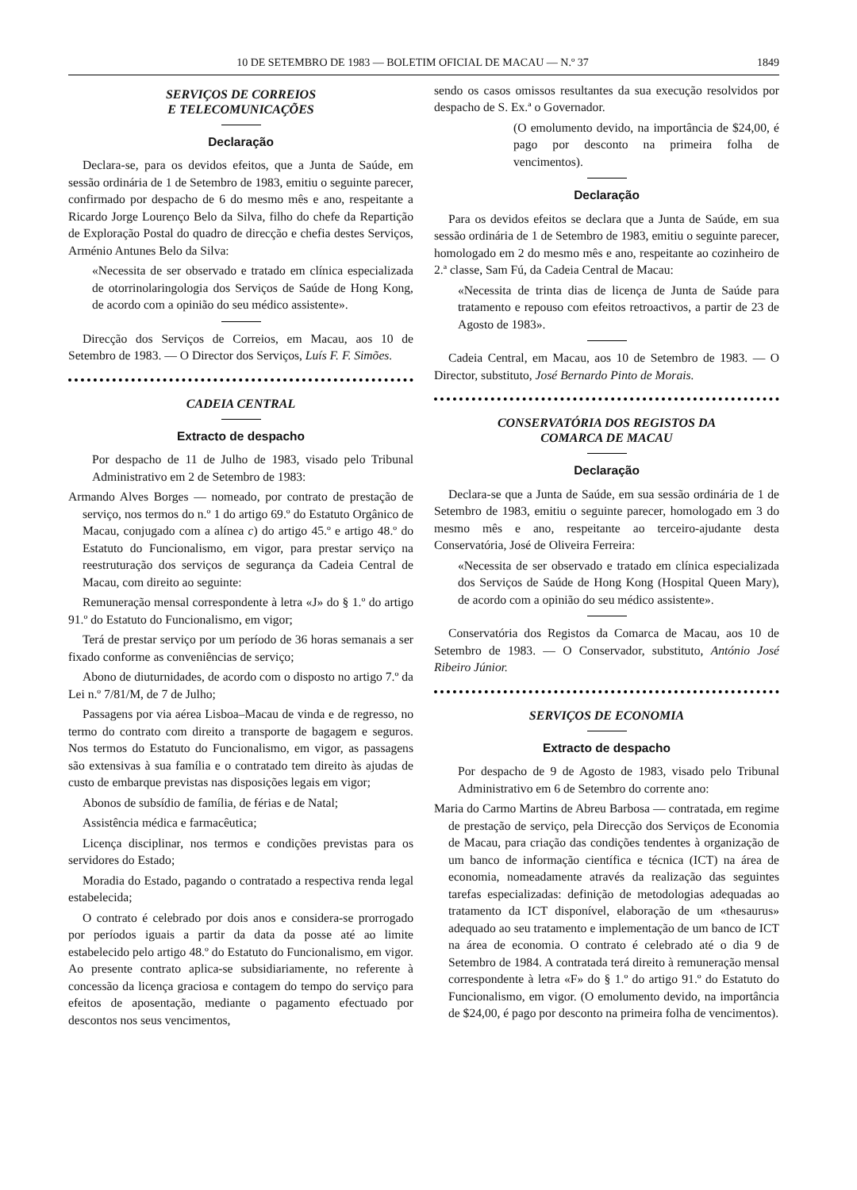10 DE SETEMBRO DE 1983 — BOLETIM OFICIAL DE MACAU — N.º 37 1849
SERVIÇOS DE CORREIOS
E TELECOMUNICAÇÕES
Declaração
Declara-se, para os devidos efeitos, que a Junta de Saúde, em sessão ordinária de 1 de Setembro de 1983, emitiu o seguinte parecer, confirmado por despacho de 6 do mesmo mês e ano, respeitante a Ricardo Jorge Lourenço Belo da Silva, filho do chefe da Repartição de Exploração Postal do quadro de direcção e chefia destes Serviços, Arménio Antunes Belo da Silva:
«Necessita de ser observado e tratado em clínica especializada de otorrinolaringologia dos Serviços de Saúde de Hong Kong, de acordo com a opinião do seu médico assistente».
Direcção dos Serviços de Correios, em Macau, aos 10 de Setembro de 1983. — O Director dos Serviços, Luís F. F. Simões.
CADEIA CENTRAL
Extracto de despacho
Por despacho de 11 de Julho de 1983, visado pelo Tribunal Administrativo em 2 de Setembro de 1983:
Armando Alves Borges — nomeado, por contrato de prestação de serviço, nos termos do n.º 1 do artigo 69.º do Estatuto Orgânico de Macau, conjugado com a alínea c) do artigo 45.º e artigo 48.º do Estatuto do Funcionalismo, em vigor, para prestar serviço na reestruturação dos serviços de segurança da Cadeia Central de Macau, com direito ao seguinte:
Remuneração mensal correspondente à letra «J» do § 1.º do artigo 91.º do Estatuto do Funcionalismo, em vigor;
Terá de prestar serviço por um período de 36 horas semanais a ser fixado conforme as conveniências de serviço;
Abono de diuturnidades, de acordo com o disposto no artigo 7.º da Lei n.º 7/81/M, de 7 de Julho;
Passagens por via aérea Lisboa–Macau de vinda e de regresso, no termo do contrato com direito a transporte de bagagem e seguros. Nos termos do Estatuto do Funcionalismo, em vigor, as passagens são extensivas à sua família e o contratado tem direito às ajudas de custo de embarque previstas nas disposições legais em vigor;
Abonos de subsídio de família, de férias e de Natal;
Assistência médica e farmacêutica;
Licença disciplinar, nos termos e condições previstas para os servidores do Estado;
Moradia do Estado, pagando o contratado a respectiva renda legal estabelecida;
O contrato é celebrado por dois anos e considera-se prorrogado por períodos iguais a partir da data da posse até ao limite estabelecido pelo artigo 48.º do Estatuto do Funcionalismo, em vigor. Ao presente contrato aplica-se subsidiariamente, no referente à concessão da licença graciosa e contagem do tempo do serviço para efeitos de aposentação, mediante o pagamento efectuado por descontos nos seus vencimentos,
sendo os casos omissos resultantes da sua execução resolvidos por despacho de S. Ex.ª o Governador.
(O emolumento devido, na importância de $24,00, é pago por desconto na primeira folha de vencimentos).
Declaração
Para os devidos efeitos se declara que a Junta de Saúde, em sua sessão ordinária de 1 de Setembro de 1983, emitiu o seguinte parecer, homologado em 2 do mesmo mês e ano, respeitante ao cozinheiro de 2.ª classe, Sam Fú, da Cadeia Central de Macau:
«Necessita de trinta dias de licença de Junta de Saúde para tratamento e repouso com efeitos retroactivos, a partir de 23 de Agosto de 1983».
Cadeia Central, em Macau, aos 10 de Setembro de 1983. — O Director, substituto, José Bernardo Pinto de Morais.
CONSERVATÓRIA DOS REGISTOS DA
COMARCA DE MACAU
Declaração
Declara-se que a Junta de Saúde, em sua sessão ordinária de 1 de Setembro de 1983, emitiu o seguinte parecer, homologado em 3 do mesmo mês e ano, respeitante ao terceiro-ajudante desta Conservatória, José de Oliveira Ferreira:
«Necessita de ser observado e tratado em clínica especializada dos Serviços de Saúde de Hong Kong (Hospital Queen Mary), de acordo com a opinião do seu médico assistente».
Conservatória dos Registos da Comarca de Macau, aos 10 de Setembro de 1983. — O Conservador, substituto, António José Ribeiro Júnior.
SERVIÇOS DE ECONOMIA
Extracto de despacho
Por despacho de 9 de Agosto de 1983, visado pelo Tribunal Administrativo em 6 de Setembro do corrente ano:
Maria do Carmo Martins de Abreu Barbosa — contratada, em regime de prestação de serviço, pela Direcção dos Serviços de Economia de Macau, para criação das condições tendentes à organização de um banco de informação científica e técnica (ICT) na área de economia, nomeadamente através da realização das seguintes tarefas especializadas: definição de metodologias adequadas ao tratamento da ICT disponível, elaboração de um «thesaurus» adequado ao seu tratamento e implementação de um banco de ICT na área de economia. O contrato é celebrado até o dia 9 de Setembro de 1984. A contratada terá direito à remuneração mensal correspondente à letra «F» do § 1.º do artigo 91.º do Estatuto do Funcionalismo, em vigor. (O emolumento devido, na importância de $24,00, é pago por desconto na primeira folha de vencimentos).